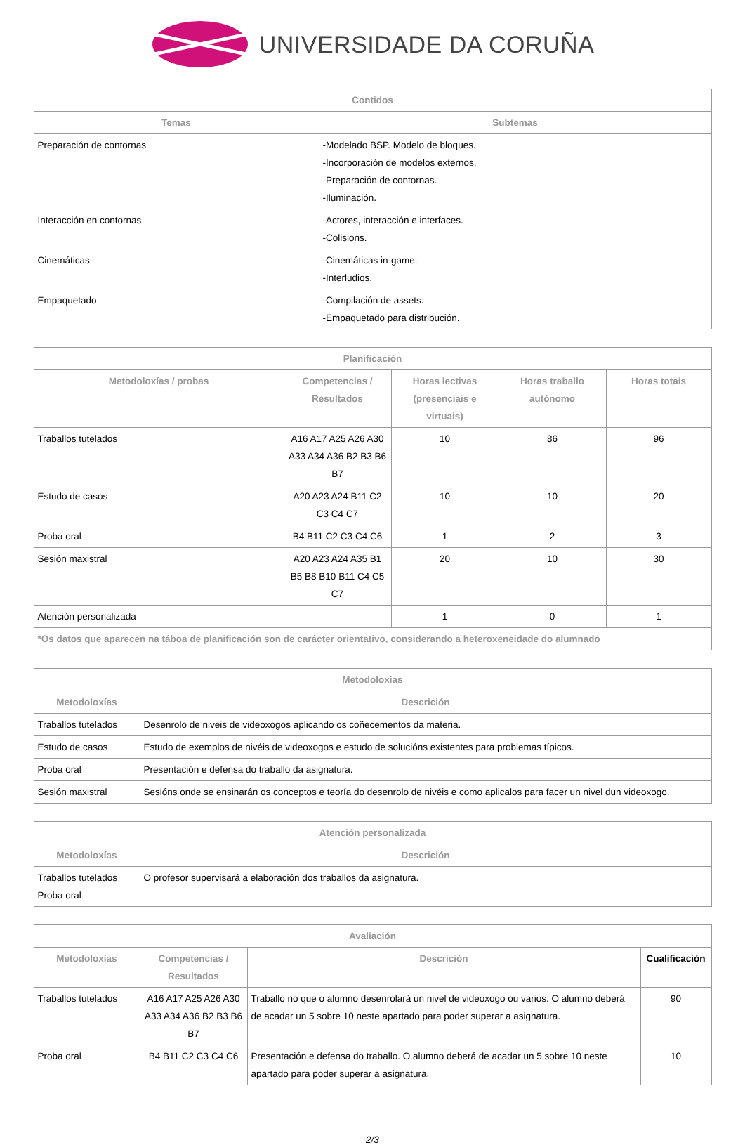UNIVERSIDADE DA CORUÑA
| Contidos | |
| --- | --- |
| Temas | Subtemas |
| Preparación de contornas | -Modelado BSP. Modelo de bloques. -Incorporación de modelos externos. -Preparación de contornas. -Iluminación. |
| Interacción en contornas | -Actores, interacción e interfaces. -Colisions. |
| Cinemáticas | -Cinemáticas in-game. -Interludios. |
| Empaquetado | -Compilación de assets. -Empaquetado para distribución. |
| Planificación | | | | |
| --- | --- | --- | --- | --- |
| Metodoloxías / probas | Competencias / Resultados | Horas lectivas (presenciais e virtuais) | Horas traballo autónomo | Horas totais |
| Traballos tutelados | A16 A17 A25 A26 A30 A33 A34 A36 B2 B3 B6 B7 | 10 | 86 | 96 |
| Estudo de casos | A20 A23 A24 B11 C2 C3 C4 C7 | 10 | 10 | 20 |
| Proba oral | B4 B11 C2 C3 C4 C6 | 1 | 2 | 3 |
| Sesión maxistral | A20 A23 A24 A35 B1 B5 B8 B10 B11 C4 C5 C7 | 20 | 10 | 30 |
| Atención personalizada | | 1 | 0 | 1 |
| *Os datos que aparecen na táboa de planificación son de carácter orientativo, considerando a heteroxeneidade do alumnado | | | | |
| Metodoloxías | |
| --- | --- |
| Metodoloxías | Descrición |
| Traballos tutelados | Desenrolo de niveis de videoxogos aplicando os coñecementos da materia. |
| Estudo de casos | Estudo de exemplos de nivéis de videoxogos e estudo de solucións existentes para problemas típicos. |
| Proba oral | Presentación e defensa do traballo da asignatura. |
| Sesión maxistral | Sesións onde se ensinarán os conceptos e teoría do desenrolo de nivéis e como aplicalos para facer un nivel dun videoxogo. |
| Atención personalizada | |
| --- | --- |
| Metodoloxías | Descrición |
| Traballos tutelados Proba oral | O profesor supervisará a elaboración dos traballos da asignatura. |
| Avaliación | | | |
| --- | --- | --- | --- |
| Metodoloxías | Competencias / Resultados | Descrición | Cualificación |
| Traballos tutelados | A16 A17 A25 A26 A30 A33 A34 A36 B2 B3 B6 B7 | Traballo no que o alumno desenrolará un nivel de videoxogo ou varios. O alumno deberá de acadar un 5 sobre 10 neste apartado para poder superar a asignatura. | 90 |
| Proba oral | B4 B11 C2 C3 C4 C6 | Presentación e defensa do traballo. O alumno deberá de acadar un 5 sobre 10 neste apartado para poder superar a asignatura. | 10 |
2/3